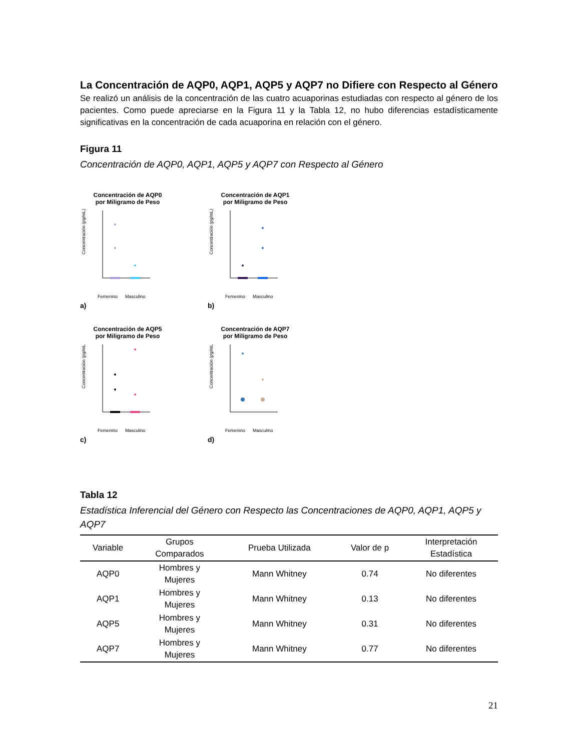La Concentración de AQP0, AQP1, AQP5 y AQP7 no Difiere con Respecto al Género
Se realizó un análisis de la concentración de las cuatro acuaporinas estudiadas con respecto al género de los pacientes. Como puede apreciarse en la Figura 11 y la Tabla 12, no hubo diferencias estadísticamente significativas en la concentración de cada acuaporina en relación con el género.
Figura 11
Concentración de AQP0, AQP1, AQP5 y AQP7 con Respecto al Género
Concentración de AQP0
por Miligramo de Peso
Concentración (pg/mL)
Femenino
Masculino
a)
Concentración de AQP1
por Miligramo de Peso
Concentración (pg/mL)
Femenino
Masculino
b)
Concentración de AQP5
por Miligramo de Peso
Concentración (pg/mL
Femenino
Masculino
c)
Concentración de AQP7
por Miligramo de Peso
Concentración (pg/mL
Femenino
Masculino
d)
Tabla 12
Estadística Inferencial del Género con Respecto las Concentraciones de AQP0, AQP1, AQP5 y AQP7
| Variable | Grupos Comparados | Prueba Utilizada | Valor de p | Interpretación Estadística |
| --- | --- | --- | --- | --- |
| AQP0 | Hombres y Mujeres | Mann Whitney | 0.74 | No diferentes |
| AQP1 | Hombres y Mujeres | Mann Whitney | 0.13 | No diferentes |
| AQP5 | Hombres y Mujeres | Mann Whitney | 0.31 | No diferentes |
| AQP7 | Hombres y Mujeres | Mann Whitney | 0.77 | No diferentes |
21